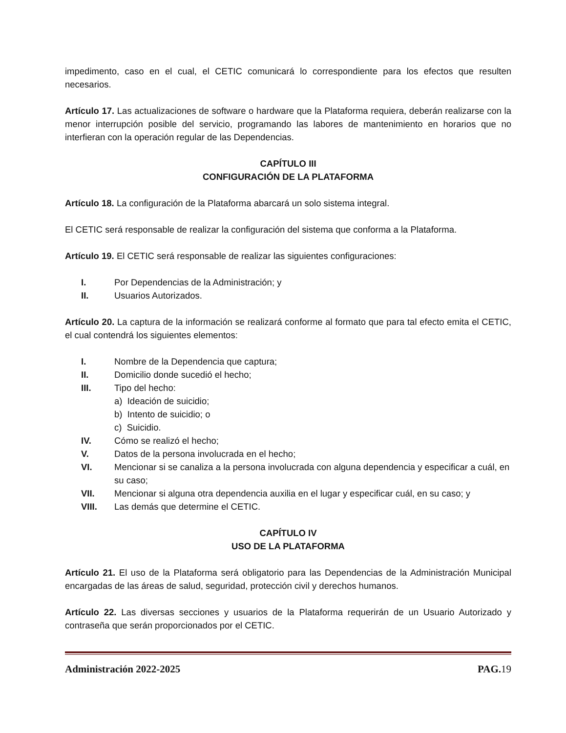impedimento, caso en el cual, el CETIC comunicará lo correspondiente para los efectos que resulten necesarios.
Artículo 17. Las actualizaciones de software o hardware que la Plataforma requiera, deberán realizarse con la menor interrupción posible del servicio, programando las labores de mantenimiento en horarios que no interfieran con la operación regular de las Dependencias.
CAPÍTULO III
CONFIGURACIÓN DE LA PLATAFORMA
Artículo 18. La configuración de la Plataforma abarcará un solo sistema integral.
El CETIC será responsable de realizar la configuración del sistema que conforma a la Plataforma.
Artículo 19. El CETIC será responsable de realizar las siguientes configuraciones:
I. Por Dependencias de la Administración; y
II. Usuarios Autorizados.
Artículo 20. La captura de la información se realizará conforme al formato que para tal efecto emita el CETIC, el cual contendrá los siguientes elementos:
I. Nombre de la Dependencia que captura;
II. Domicilio donde sucedió el hecho;
III. Tipo del hecho:
a) Ideación de suicidio;
b) Intento de suicidio; o
c) Suicidio.
IV. Cómo se realizó el hecho;
V. Datos de la persona involucrada en el hecho;
VI. Mencionar si se canaliza a la persona involucrada con alguna dependencia y especificar a cuál, en su caso;
VII. Mencionar si alguna otra dependencia auxilia en el lugar y especificar cuál, en su caso; y
VIII. Las demás que determine el CETIC.
CAPÍTULO IV
USO DE LA PLATAFORMA
Artículo 21. El uso de la Plataforma será obligatorio para las Dependencias de la Administración Municipal encargadas de las áreas de salud, seguridad, protección civil y derechos humanos.
Artículo 22. Las diversas secciones y usuarios de la Plataforma requerirán de un Usuario Autorizado y contraseña que serán proporcionados por el CETIC.
Administración 2022-2025 PAG. 19